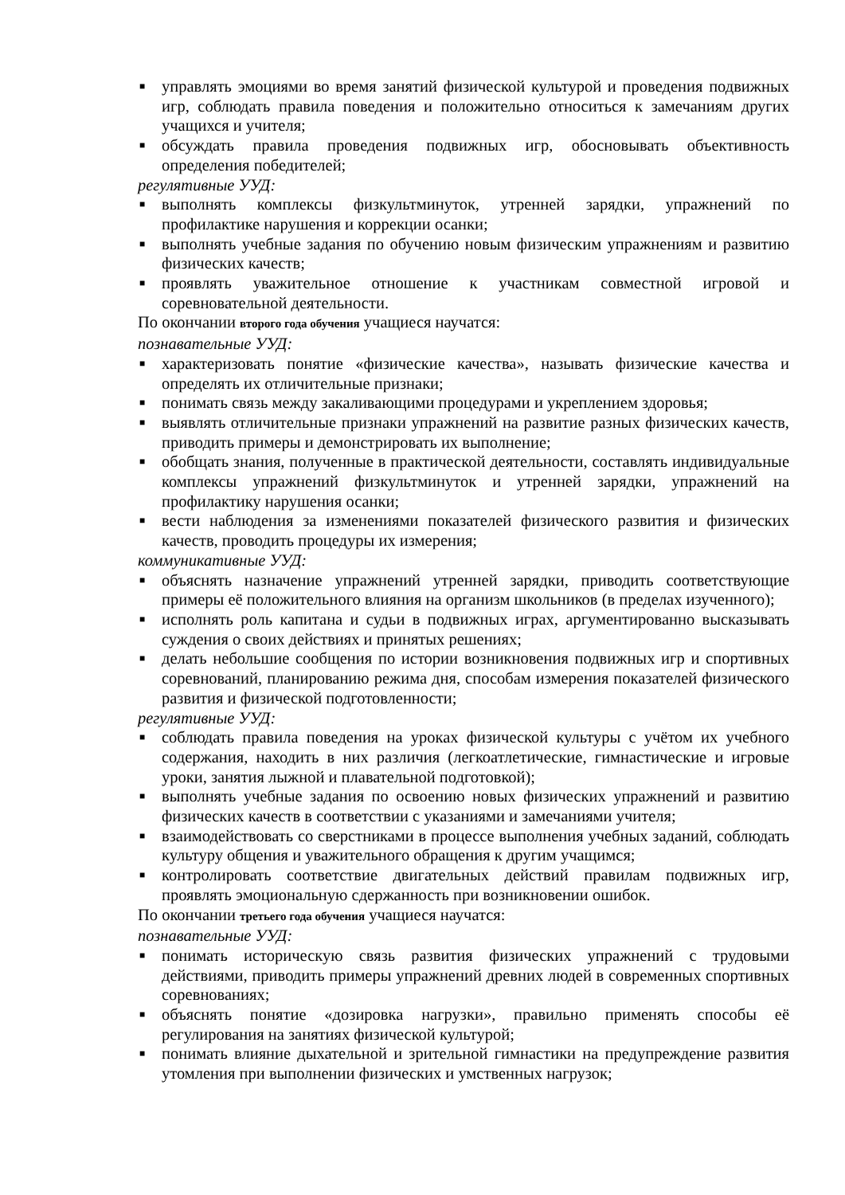■ управлять эмоциями во время занятий физической культурой и проведения подвижных игр, соблюдать правила поведения и положительно относиться к замечаниям других учащихся и учителя;
■ обсуждать правила проведения подвижных игр, обосновывать объективность определения победителей;
регулятивные УУД:
■ выполнять комплексы физкультминуток, утренней зарядки, упражнений по профилактике нарушения и коррекции осанки;
■ выполнять учебные задания по обучению новым физическим упражнениям и развитию физических качеств;
■ проявлять уважительное отношение к участникам совместной игровой и соревновательной деятельности.
По окончании второго года обучения учащиеся научатся:
познавательные УУД:
■ характеризовать понятие «физические качества», называть физические качества и определять их отличительные признаки;
■ понимать связь между закаливающими процедурами и укреплением здоровья;
■ выявлять отличительные признаки упражнений на развитие разных физических качеств, приводить примеры и демонстрировать их выполнение;
■ обобщать знания, полученные в практической деятельности, составлять индивидуальные комплексы упражнений физкультминуток и утренней зарядки, упражнений на профилактику нарушения осанки;
■ вести наблюдения за изменениями показателей физического развития и физических качеств, проводить процедуры их измерения;
коммуникативные УУД:
■ объяснять назначение упражнений утренней зарядки, приводить соответствующие примеры её положительного влияния на организм школьников (в пределах изученного);
■ исполнять роль капитана и судьи в подвижных играх, аргументированно высказывать суждения о своих действиях и принятых решениях;
■ делать небольшие сообщения по истории возникновения подвижных игр и спортивных соревнований, планированию режима дня, способам измерения показателей физического развития и физической подготовленности;
регулятивные УУД:
■ соблюдать правила поведения на уроках физической культуры с учётом их учебного содержания, находить в них различия (легкоатлетические, гимнастические и игровые уроки, занятия лыжной и плавательной подготовкой);
■ выполнять учебные задания по освоению новых физических упражнений и развитию физических качеств в соответствии с указаниями и замечаниями учителя;
■ взаимодействовать со сверстниками в процессе выполнения учебных заданий, соблюдать культуру общения и уважительного обращения к другим учащимся;
■ контролировать соответствие двигательных действий правилам подвижных игр, проявлять эмоциональную сдержанность при возникновении ошибок.
По окончании третьего года обучения учащиеся научатся:
познавательные УУД:
■ понимать историческую связь развития физических упражнений с трудовыми действиями, приводить примеры упражнений древних людей в современных спортивных соревнованиях;
■ объяснять понятие «дозировка нагрузки», правильно применять способы её регулирования на занятиях физической культурой;
■ понимать влияние дыхательной и зрительной гимнастики на предупреждение развития утомления при выполнении физических и умственных нагрузок;